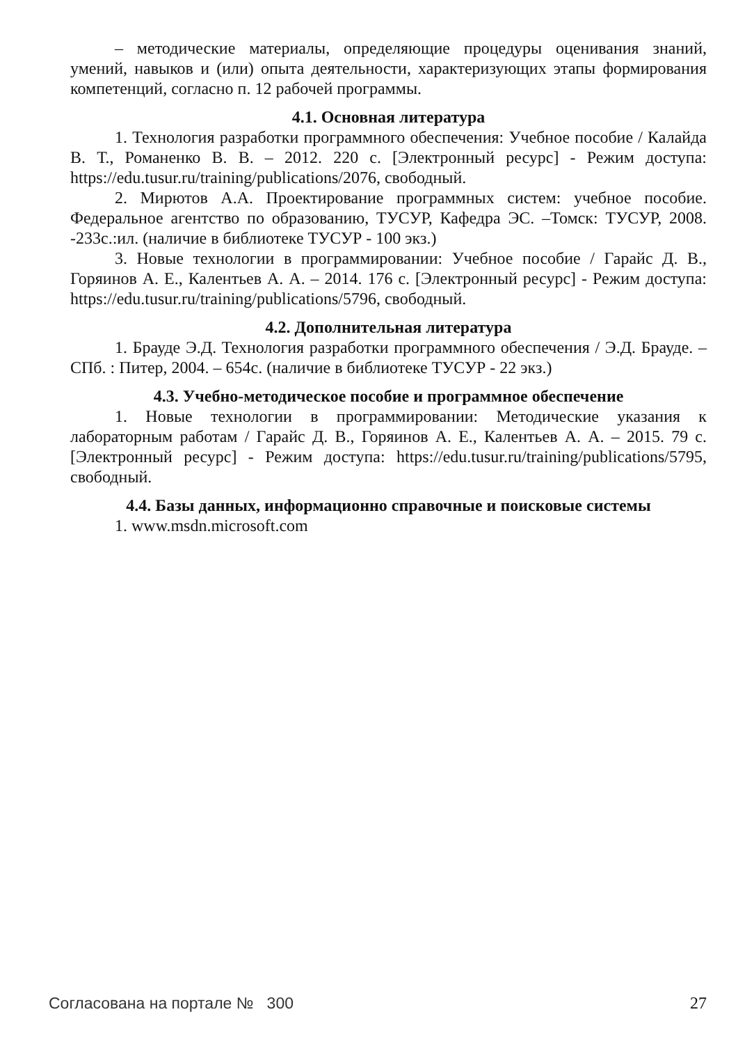– методические материалы, определяющие процедуры оценивания знаний, умений, навыков и (или) опыта деятельности, характеризующих этапы формирования компетенций, согласно п. 12 рабочей программы.
4.1. Основная литература
1. Технология разработки программного обеспечения: Учебное пособие / Калайда В. Т., Романенко В. В. – 2012. 220 с. [Электронный ресурс] - Режим доступа: https://edu.tusur.ru/training/publications/2076, свободный.
2. Мирютов А.А. Проектирование программных систем: учебное пособие. Федеральное агентство по образованию, ТУСУР, Кафедра ЭС. –Томск: ТУСУР, 2008. -233с.:ил. (наличие в библиотеке ТУСУР - 100 экз.)
3. Новые технологии в программировании: Учебное пособие / Гарайс Д. В., Горяинов А. Е., Калентьев А. А. – 2014. 176 с. [Электронный ресурс] - Режим доступа: https://edu.tusur.ru/training/publications/5796, свободный.
4.2. Дополнительная литература
1. Брауде Э.Д. Технология разработки программного обеспечения / Э.Д. Брауде. – СПб. : Питер, 2004. – 654с. (наличие в библиотеке ТУСУР - 22 экз.)
4.3. Учебно-методическое пособие и программное обеспечение
1. Новые технологии в программировании: Методические указания к лабораторным работам / Гарайс Д. В., Горяинов А. Е., Калентьев А. А. – 2015. 79 с. [Электронный ресурс] - Режим доступа: https://edu.tusur.ru/training/publications/5795, свободный.
4.4. Базы данных, информационно справочные и поисковые системы
1. www.msdn.microsoft.com
Согласована на портале № 300 27